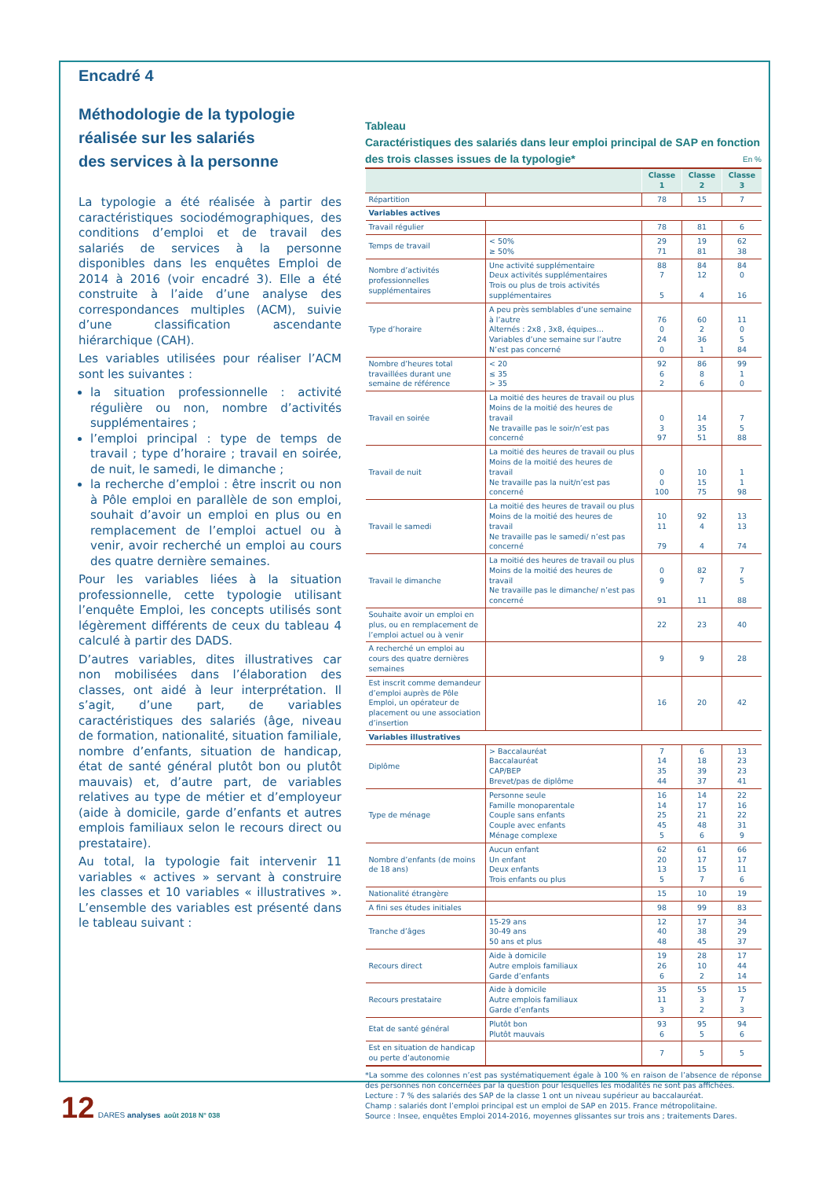Encadré 4
Méthodologie de la typologie
réalisée sur les salariés
des services à la personne
La typologie a été réalisée à partir des caractéristiques sociodémographiques, des conditions d’emploi et de travail des salariés de services à la personne disponibles dans les enquêtes Emploi de 2014 à 2016 (voir encadré 3). Elle a été construite à l’aide d’une analyse des correspondances multiples (ACM), suivie d’une classification ascendante hiérarchique (CAH).
Les variables utilisées pour réaliser l’ACM sont les suivantes :
la situation professionnelle : activité régulière ou non, nombre d’activités supplémentaires ;
l’emploi principal : type de temps de travail ; type d’horaire ; travail en soirée, de nuit, le samedi, le dimanche ;
la recherche d’emploi : être inscrit ou non à Pôle emploi en parallèle de son emploi, souhait d’avoir un emploi en plus ou en remplacement de l’emploi actuel ou à venir, avoir recherché un emploi au cours des quatre dernière semaines.
Pour les variables liées à la situation professionnelle, cette typologie utilisant l’enquête Emploi, les concepts utilisés sont légèrement différents de ceux du tableau 4 calculé à partir des DADS.
D’autres variables, dites illustratives car non mobilisées dans l’élaboration des classes, ont aidé à leur interprétation. Il s’agit, d’une part, de variables caractéristiques des salariés (âge, niveau de formation, nationalité, situation familiale, nombre d’enfants, situation de handicap, état de santé général plutôt bon ou plutôt mauvais) et, d’autre part, de variables relatives au type de métier et d’employeur (aide à domicile, garde d’enfants et autres emplois familiaux selon le recours direct ou prestataire).
Au total, la typologie fait intervenir 11 variables « actives » servant à construire les classes et 10 variables « illustratives ». L’ensemble des variables est présenté dans le tableau suivant :
Tableau
Caractéristiques des salariés dans leur emploi principal de SAP en fonction des trois classes issues de la typologie* En %
| | | Classe 1 | Classe 2 | Classe 3 |
| --- | --- | --- | --- | --- |
| Répartition | | 78 | 15 | 7 |
| Variables actives | | | | |
| Travail régulier | | 78 | 81 | 6 |
| Temps de travail | < 50% ≥ 50% | 29 71 | 19 81 | 62 38 |
| Nombre d’activités professionnelles supplémentaires | Une activité supplémentaire Deux activités supplémentaires Trois ou plus de trois activités supplémentaires | 88 7 5 | 84 12 4 | 84 0 16 |
| Type d’horaire | A peu près semblables d’une semaine à l’autre Alternés : 2x8 , 3x8, équipes… Variables d’une semaine sur l’autre N’est pas concerné | 76 0 24 0 | 60 2 36 1 | 11 0 5 84 |
| Nombre d’heures total travaillées durant une semaine de référence | < 20 ≤ 35 > 35 | 92 6 2 | 86 8 6 | 99 1 0 |
| Travail en soirée | La moitié des heures de travail ou plus Moins de la moitié des heures de travail Ne travaille pas le soir/n’est pas concerné | 0 3 97 | 14 35 51 | 7 5 88 |
| Travail de nuit | La moitié des heures de travail ou plus Moins de la moitié des heures de travail Ne travaille pas la nuit/n’est pas concerné | 0 0 100 | 10 15 75 | 1 1 98 |
| Travail le samedi | La moitié des heures de travail ou plus Moins de la moitié des heures de travail Ne travaille pas le samedi/ n’est pas concerné | 10 11 79 | 92 4 4 | 13 13 74 |
| Travail le dimanche | La moitié des heures de travail ou plus Moins de la moitié des heures de travail Ne travaille pas le dimanche/ n’est pas concerné | 0 9 91 | 82 7 11 | 7 5 88 |
| Souhaite avoir un emploi en plus, ou en remplacement de l’emploi actuel ou à venir | | 22 | 23 | 40 |
| A recherché un emploi au cours des quatre dernières semaines | | 9 | 9 | 28 |
| Est inscrit comme demandeur d’emploi auprès de Pôle Emploi, un opérateur de placement ou une association d’insertion | | 16 | 20 | 42 |
| Variables illustratives | | | | |
| Diplôme | > Baccalauréat Baccalauréat CAP/BEP Brevet/pas de diplôme | 7 14 35 44 | 6 18 39 37 | 13 23 23 41 |
| Type de ménage | Personne seule Famille monoparentale Couple sans enfants Couple avec enfants Ménage complexe | 16 14 25 45 5 | 14 17 21 48 6 | 22 16 22 31 9 |
| Nombre d’enfants (de moins de 18 ans) | Aucun enfant Un enfant Deux enfants Trois enfants ou plus | 62 20 13 5 | 61 17 15 7 | 66 17 11 6 |
| Nationalité étrangère | | 15 | 10 | 19 |
| A fini ses études initiales | | 98 | 99 | 83 |
| Tranche d’âges | 15-29 ans 30-49 ans 50 ans et plus | 12 40 48 | 17 38 45 | 34 29 37 |
| Recours direct | Aide à domicile Autre emplois familiaux Garde d’enfants | 19 26 6 | 28 10 2 | 17 44 14 |
| Recours prestataire | Aide à domicile Autre emplois familiaux Garde d’enfants | 35 11 3 | 55 3 2 | 15 7 3 |
| Etat de santé général | Plutôt bon Plutôt mauvais | 93 6 | 95 5 | 94 6 |
| Est en situation de handicap ou perte d’autonomie | | 7 | 5 | 5 |
*La somme des colonnes n’est pas systématiquement égale à 100 % en raison de l’absence de réponse des personnes non concernées par la question pour lesquelles les modalités ne sont pas affichées.
Lecture : 7 % des salariés des SAP de la classe 1 ont un niveau supérieur au baccalauréat.
Champ : salariés dont l’emploi principal est un emploi de SAP en 2015. France métropolitaine.
Source : Insee, enquêtes Emploi 2014-2016, moyennes glissantes sur trois ans ; traitements Dares.
12 DARES analyses août 2018 N° 038